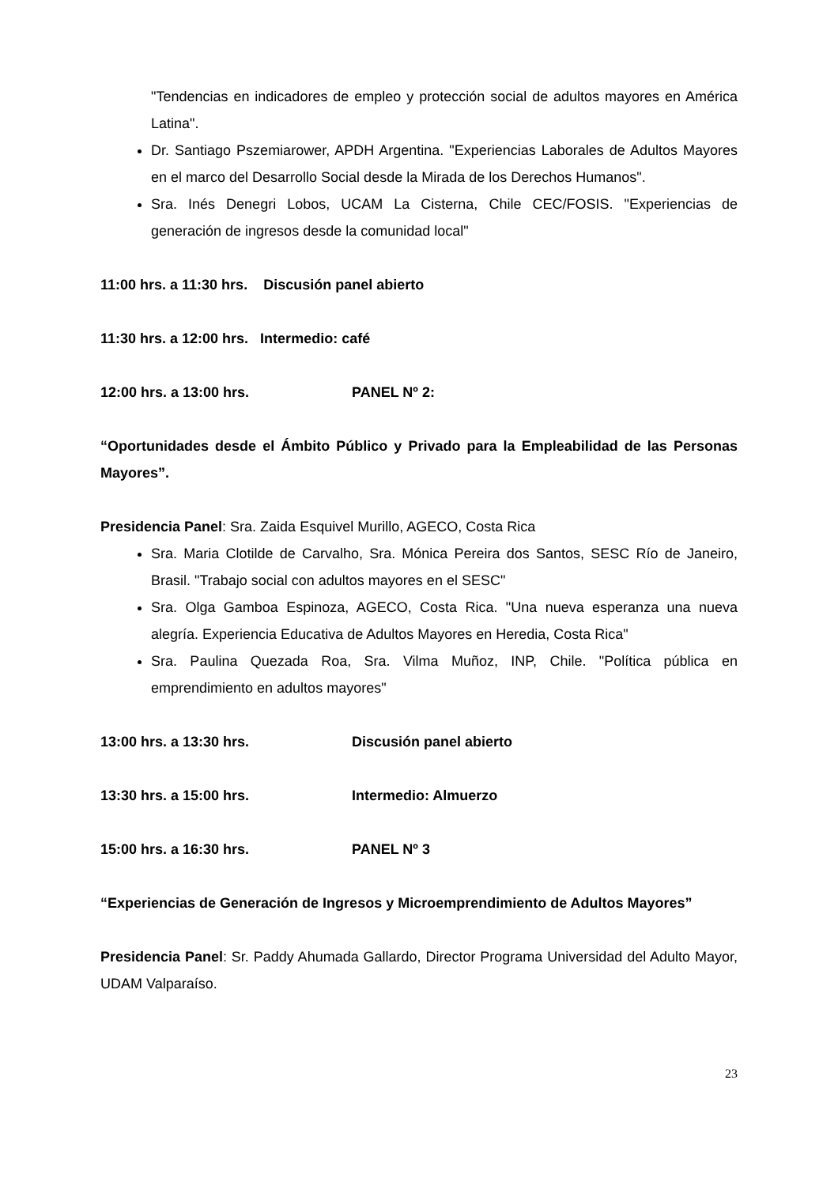"Tendencias en indicadores de empleo y protección social de adultos mayores en América Latina".
Dr. Santiago Pszemiarower, APDH Argentina. "Experiencias Laborales de Adultos Mayores en el marco del Desarrollo Social desde la Mirada de los Derechos Humanos".
Sra. Inés Denegri Lobos, UCAM La Cisterna, Chile CEC/FOSIS. "Experiencias de generación de ingresos desde la comunidad local"
11:00 hrs. a 11:30 hrs. Discusión panel abierto
11:30 hrs. a 12:00 hrs. Intermedio: café
12:00 hrs. a 13:00 hrs. PANEL Nº 2:
“Oportunidades desde el Ámbito Público y Privado para la Empleabilidad de las Personas Mayores”.
Presidencia Panel: Sra. Zaida Esquivel Murillo, AGECO, Costa Rica
Sra. Maria Clotilde de Carvalho, Sra. Mónica Pereira dos Santos, SESC Río de Janeiro, Brasil. "Trabajo social con adultos mayores en el SESC"
Sra. Olga Gamboa Espinoza, AGECO, Costa Rica. "Una nueva esperanza una nueva alegría. Experiencia Educativa de Adultos Mayores en Heredia, Costa Rica"
Sra. Paulina Quezada Roa, Sra. Vilma Muñoz, INP, Chile. "Política pública en emprendimiento en adultos mayores"
13:00 hrs. a 13:30 hrs. Discusión panel abierto
13:30 hrs. a 15:00 hrs. Intermedio: Almuerzo
15:00 hrs. a 16:30 hrs. PANEL Nº 3
“Experiencias de Generación de Ingresos y Microemprendimiento de Adultos Mayores”
Presidencia Panel: Sr. Paddy Ahumada Gallardo, Director Programa Universidad del Adulto Mayor, UDAM Valparaíso.
23